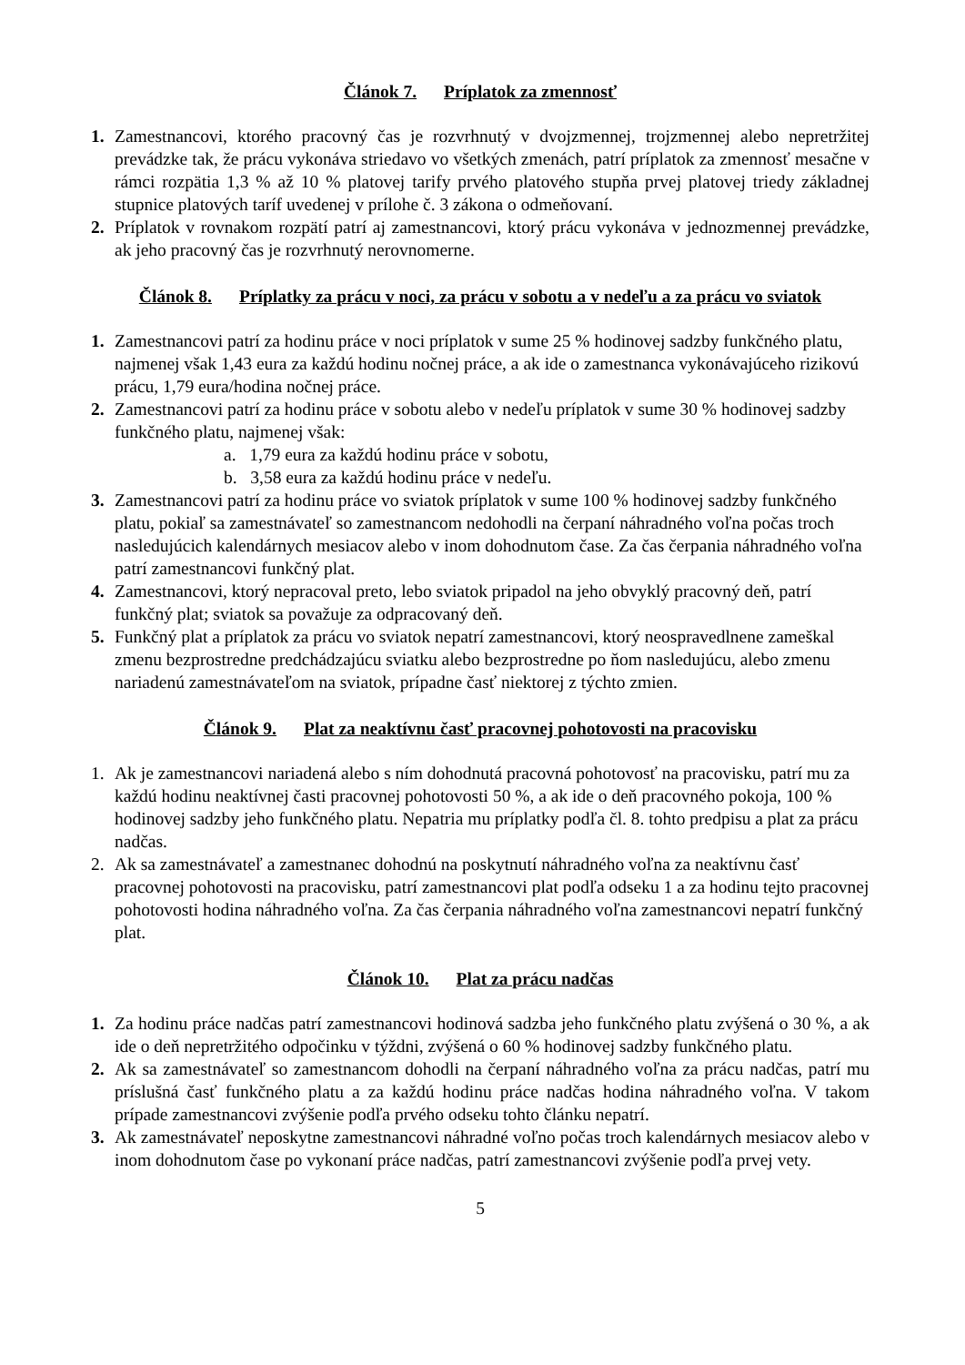Článok 7. Príplatok za zmennosť
1. Zamestnancovi, ktorého pracovný čas je rozvrhnutý v dvojzmennej, trojzmennej alebo nepretržitej prevádzke tak, že prácu vykonáva striedavo vo všetkých zmenách, patrí príplatok za zmennosť mesačne v rámci rozpätia 1,3 % až 10 % platovej tarify prvého platového stupňa prvej platovej triedy základnej stupnice platových taríf uvedenej v prílohe č. 3 zákona o odmeňovaní.
2. Príplatok v rovnakom rozpätí patrí aj zamestnancovi, ktorý prácu vykonáva v jednozmennej prevádzke, ak jeho pracovný čas je rozvrhnutý nerovnomerne.
Článok 8. Príplatky za prácu v noci, za prácu v sobotu a v nedeľu a za prácu vo sviatok
1. Zamestnancovi patrí za hodinu práce v noci príplatok v sume 25 % hodinovej sadzby funkčného platu, najmenej však 1,43 eura za každú hodinu nočnej práce, a ak ide o zamestnanca vykonávajúceho rizikovú prácu, 1,79 eura/hodina nočnej práce.
2. Zamestnancovi patrí za hodinu práce v sobotu alebo v nedeľu príplatok v sume 30 % hodinovej sadzby funkčného platu, najmenej však:
a. 1,79 eura za každú hodinu práce v sobotu,
b. 3,58 eura za každú hodinu práce v nedeľu.
3. Zamestnancovi patrí za hodinu práce vo sviatok príplatok v sume 100 % hodinovej sadzby funkčného platu, pokiaľ sa zamestnávateľ so zamestnancom nedohodli na čerpaní náhradného voľna počas troch nasledujúcich kalendárnych mesiacov alebo v inom dohodnutom čase. Za čas čerpania náhradného voľna patrí zamestnancovi funkčný plat.
4. Zamestnancovi, ktorý nepracoval preto, lebo sviatok pripadol na jeho obvyklý pracovný deň, patrí funkčný plat; sviatok sa považuje za odpracovaný deň.
5. Funkčný plat a príplatok za prácu vo sviatok nepatrí zamestnancovi, ktorý neospravedlnene zameškal zmenu bezprostredne predchádzajúcu sviatku alebo bezprostredne po ňom nasledujúcu, alebo zmenu nariadenú zamestnávateľom na sviatok, prípadne časť niektorej z týchto zmien.
Článok 9. Plat za neaktívnu časť pracovnej pohotovosti na pracovisku
1. Ak je zamestnancovi nariadená alebo s ním dohodnutá pracovná pohotovosť na pracovisku, patrí mu za každú hodinu neaktívnej časti pracovnej pohotovosti 50 %, a ak ide o deň pracovného pokoja, 100 % hodinovej sadzby jeho funkčného platu. Nepatria mu príplatky podľa čl. 8. tohto predpisu a plat za prácu nadčas.
2. Ak sa zamestnávateľ a zamestnanec dohodnú na poskytnutí náhradného voľna za neaktívnu časť pracovnej pohotovosti na pracovisku, patrí zamestnancovi plat podľa odseku 1 a za hodinu tejto pracovnej pohotovosti hodina náhradného voľna. Za čas čerpania náhradného voľna zamestnancovi nepatrí funkčný plat.
Článok 10. Plat za prácu nadčas
1. Za hodinu práce nadčas patrí zamestnancovi hodinová sadzba jeho funkčného platu zvýšená o 30 %, a ak ide o deň nepretržitého odpočinku v týždni, zvýšená o 60 % hodinovej sadzby funkčného platu.
2. Ak sa zamestnávateľ so zamestnancom dohodli na čerpaní náhradného voľna za prácu nadčas, patrí mu príslušná časť funkčného platu a za každú hodinu práce nadčas hodina náhradného voľna. V takom prípade zamestnancovi zvýšenie podľa prvého odseku tohto článku nepatrí.
3. Ak zamestnávateľ neposkytne zamestnancovi náhradné voľno počas troch kalendárnych mesiacov alebo v inom dohodnutom čase po vykonaní práce nadčas, patrí zamestnancovi zvýšenie podľa prvej vety.
5